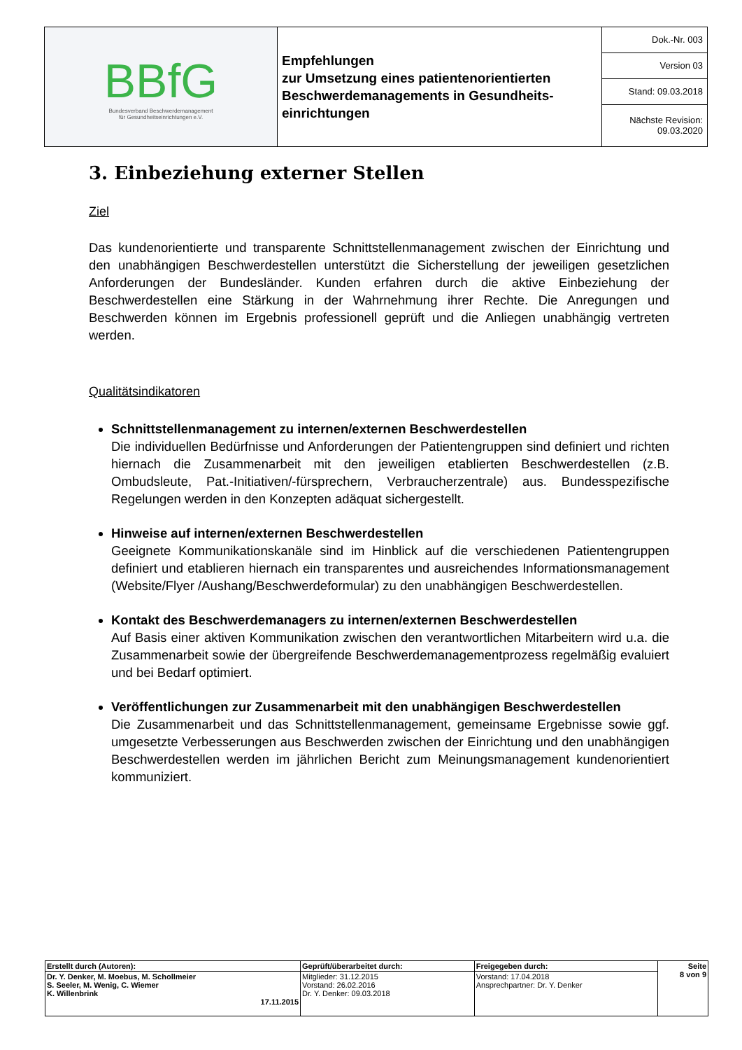| BBfG Bundesverband Beschwerdemanagement für Gesundheitseinrichtungen e.V. | Empfehlungen zur Umsetzung eines patientenorientierten Beschwerdemanagements in Gesundheits-einrichtungen | Dok.-Nr. 003 |
| | | Version 03 |
| | | Stand: 09.03.2018 |
| | | Nächste Revision: 09.03.2020 |
3. Einbeziehung externer Stellen
Ziel
Das kundenorientierte und transparente Schnittstellenmanagement zwischen der Einrichtung und den unabhängigen Beschwerdestellen unterstützt die Sicherstellung der jeweiligen gesetzlichen Anforderungen der Bundesländer. Kunden erfahren durch die aktive Einbeziehung der Beschwerdestellen eine Stärkung in der Wahrnehmung ihrer Rechte. Die Anregungen und Beschwerden können im Ergebnis professionell geprüft und die Anliegen unabhängig vertreten werden.
Qualitätsindikatoren
Schnittstellenmanagement zu internen/externen Beschwerdestellen
Die individuellen Bedürfnisse und Anforderungen der Patientengruppen sind definiert und richten hiernach die Zusammenarbeit mit den jeweiligen etablierten Beschwerdestellen (z.B. Ombudsleute, Pat.-Initiativen/-fürsprechern, Verbraucherzentrale) aus. Bundesspezifische Regelungen werden in den Konzepten adäquat sichergestellt.
Hinweise auf internen/externen Beschwerdestellen
Geeignete Kommunikationskanäle sind im Hinblick auf die verschiedenen Patientengruppen definiert und etablieren hiernach ein transparentes und ausreichendes Informationsmanagement (Website/Flyer /Aushang/Beschwerdeformular) zu den unabhängigen Beschwerdestellen.
Kontakt des Beschwerdemanagers zu internen/externen Beschwerdestellen
Auf Basis einer aktiven Kommunikation zwischen den verantwortlichen Mitarbeitern wird u.a. die Zusammenarbeit sowie der übergreifende Beschwerdemanagementprozess regelmäßig evaluiert und bei Bedarf optimiert.
Veröffentlichungen zur Zusammenarbeit mit den unabhängigen Beschwerdestellen
Die Zusammenarbeit und das Schnittstellenmanagement, gemeinsame Ergebnisse sowie ggf. umgesetzte Verbesserungen aus Beschwerden zwischen der Einrichtung und den unabhängigen Beschwerdestellen werden im jährlichen Bericht zum Meinungsmanagement kundenorientiert kommuniziert.
| Erstellt durch (Autoren): | Geprüft/überarbeitet durch: | Freigegeben durch: | Seite 8 von 9 |
| --- | --- | --- | --- |
| Dr. Y. Denker, M. Moebus, M. Schollmeier S. Seeler, M. Wenig, C. Wiemer K. Willenbrink 17.11.2015 | Mitglieder: 31.12.2015 Vorstand: 26.02.2016 Dr. Y. Denker: 09.03.2018 | Vorstand: 17.04.2018 Ansprechpartner: Dr. Y. Denker | |